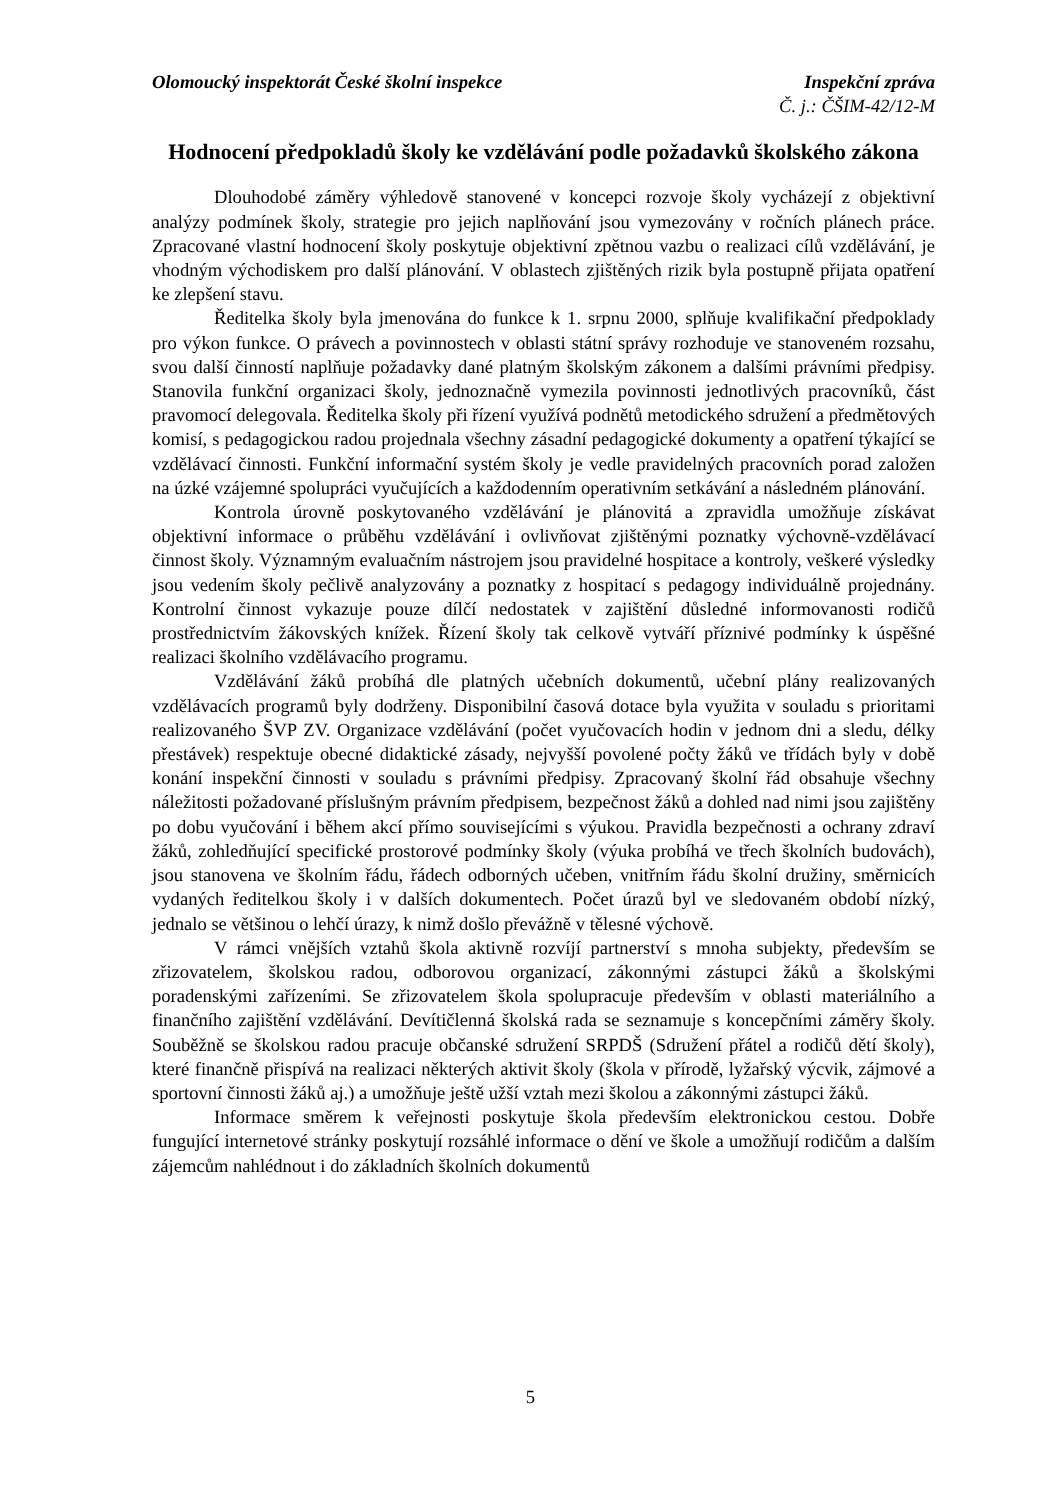Olomoucký inspektorát České školní inspekce Inspekční zpráva
Č. j.: ČŠIM-42/12-M
Hodnocení předpokladů školy ke vzdělávání podle požadavků školského zákona
Dlouhodobé záměry výhledově stanovené v koncepci rozvoje školy vycházejí z objektivní analýzy podmínek školy, strategie pro jejich naplňování jsou vymezovány v ročních plánech práce. Zpracované vlastní hodnocení školy poskytuje objektivní zpětnou vazbu o realizaci cílů vzdělávání, je vhodným východiskem pro další plánování. V oblastech zjištěných rizik byla postupně přijata opatření ke zlepšení stavu.
Ředitelka školy byla jmenována do funkce k 1. srpnu 2000, splňuje kvalifikační předpoklady pro výkon funkce. O právech a povinnostech v oblasti státní správy rozhoduje ve stanoveném rozsahu, svou další činností naplňuje požadavky dané platným školským zákonem a dalšími právními předpisy. Stanovila funkční organizaci školy, jednoznačně vymezila povinnosti jednotlivých pracovníků, část pravomocí delegovala. Ředitelka školy při řízení využívá podnětů metodického sdružení a předmětových komisí, s pedagogickou radou projednala všechny zásadní pedagogické dokumenty a opatření týkající se vzdělávací činnosti. Funkční informační systém školy je vedle pravidelných pracovních porad založen na úzké vzájemné spolupráci vyučujících a každodenním operativním setkávání a následném plánování.
Kontrola úrovně poskytovaného vzdělávání je plánovitá a zpravidla umožňuje získávat objektivní informace o průběhu vzdělávání i ovlivňovat zjištěnými poznatky výchovně-vzdělávací činnost školy. Významným evaluačním nástrojem jsou pravidelné hospitace a kontroly, veškeré výsledky jsou vedením školy pečlivě analyzovány a poznatky z hospitací s pedagogy individuálně projednány. Kontrolní činnost vykazuje pouze dílčí nedostatek v zajištění důsledné informovanosti rodičů prostřednictvím žákovských knížek. Řízení školy tak celkově vytváří příznivé podmínky k úspěšné realizaci školního vzdělávacího programu.
Vzdělávání žáků probíhá dle platných učebních dokumentů, učební plány realizovaných vzdělávacích programů byly dodrženy. Disponibilní časová dotace byla využita v souladu s prioritami realizovaného ŠVP ZV. Organizace vzdělávání (počet vyučovacích hodin v jednom dni a sledu, délky přestávek) respektuje obecné didaktické zásady, nejvyšší povolené počty žáků ve třídách byly v době konání inspekční činnosti v souladu s právními předpisy. Zpracovaný školní řád obsahuje všechny náležitosti požadované příslušným právním předpisem, bezpečnost žáků a dohled nad nimi jsou zajištěny po dobu vyučování i během akcí přímo souvisejícími s výukou. Pravidla bezpečnosti a ochrany zdraví žáků, zohledňující specifické prostorové podmínky školy (výuka probíhá ve třech školních budovách), jsou stanovena ve školním řádu, řádech odborných učeben, vnitřním řádu školní družiny, směrnicích vydaných ředitelkou školy i v dalších dokumentech. Počet úrazů byl ve sledovaném období nízký, jednalo se většinou o lehčí úrazy, k nimž došlo převážně v tělesné výchově.
V rámci vnějších vztahů škola aktivně rozvíjí partnerství s mnoha subjekty, především se zřizovatelem, školskou radou, odborovou organizací, zákonnými zástupci žáků a školskými poradenskými zařízeními. Se zřizovatelem škola spolupracuje především v oblasti materiálního a finančního zajištění vzdělávání. Devítičlenná školská rada se seznamuje s koncepčními záměry školy. Souběžně se školskou radou pracuje občanské sdružení SRPDŠ (Sdružení přátel a rodičů dětí školy), které finančně přispívá na realizaci některých aktivit školy (škola v přírodě, lyžařský výcvik, zájmové a sportovní činnosti žáků aj.) a umožňuje ještě užší vztah mezi školou a zákonnými zástupci žáků.
Informace směrem k veřejnosti poskytuje škola především elektronickou cestou. Dobře fungující internetové stránky poskytují rozsáhlé informace o dění ve škole a umožňují rodičům a dalším zájemcům nahlédnout i do základních školních dokumentů
5